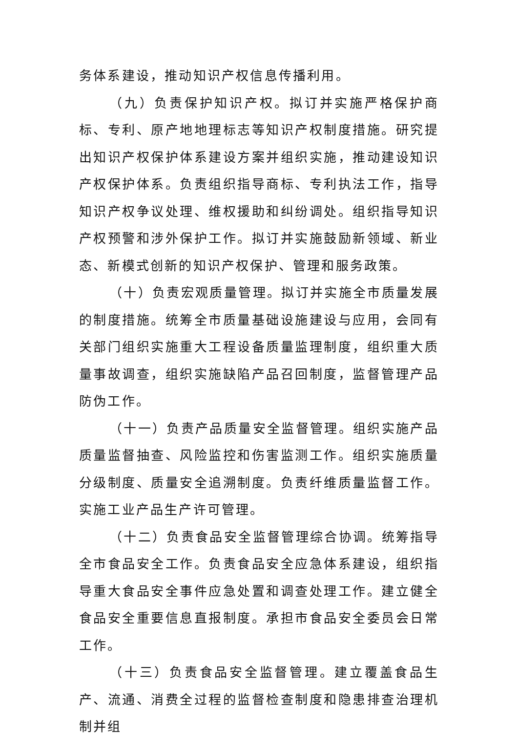务体系建设，推动知识产权信息传播利用。
（九）负责保护知识产权。拟订并实施严格保护商标、专利、原产地地理标志等知识产权制度措施。研究提出知识产权保护体系建设方案并组织实施，推动建设知识产权保护体系。负责组织指导商标、专利执法工作，指导知识产权争议处理、维权援助和纠纷调处。组织指导知识产权预警和涉外保护工作。拟订并实施鼓励新领域、新业态、新模式创新的知识产权保护、管理和服务政策。
（十）负责宏观质量管理。拟订并实施全市质量发展的制度措施。统筹全市质量基础设施建设与应用，会同有关部门组织实施重大工程设备质量监理制度，组织重大质量事故调查，组织实施缺陷产品召回制度，监督管理产品防伪工作。
（十一）负责产品质量安全监督管理。组织实施产品质量监督抽查、风险监控和伤害监测工作。组织实施质量分级制度、质量安全追溯制度。负责纤维质量监督工作。实施工业产品生产许可管理。
（十二）负责食品安全监督管理综合协调。统筹指导全市食品安全工作。负责食品安全应急体系建设，组织指导重大食品安全事件应急处置和调查处理工作。建立健全食品安全重要信息直报制度。承担市食品安全委员会日常工作。
（十三）负责食品安全监督管理。建立覆盖食品生产、流通、消费全过程的监督检查制度和隐患排查治理机制并组